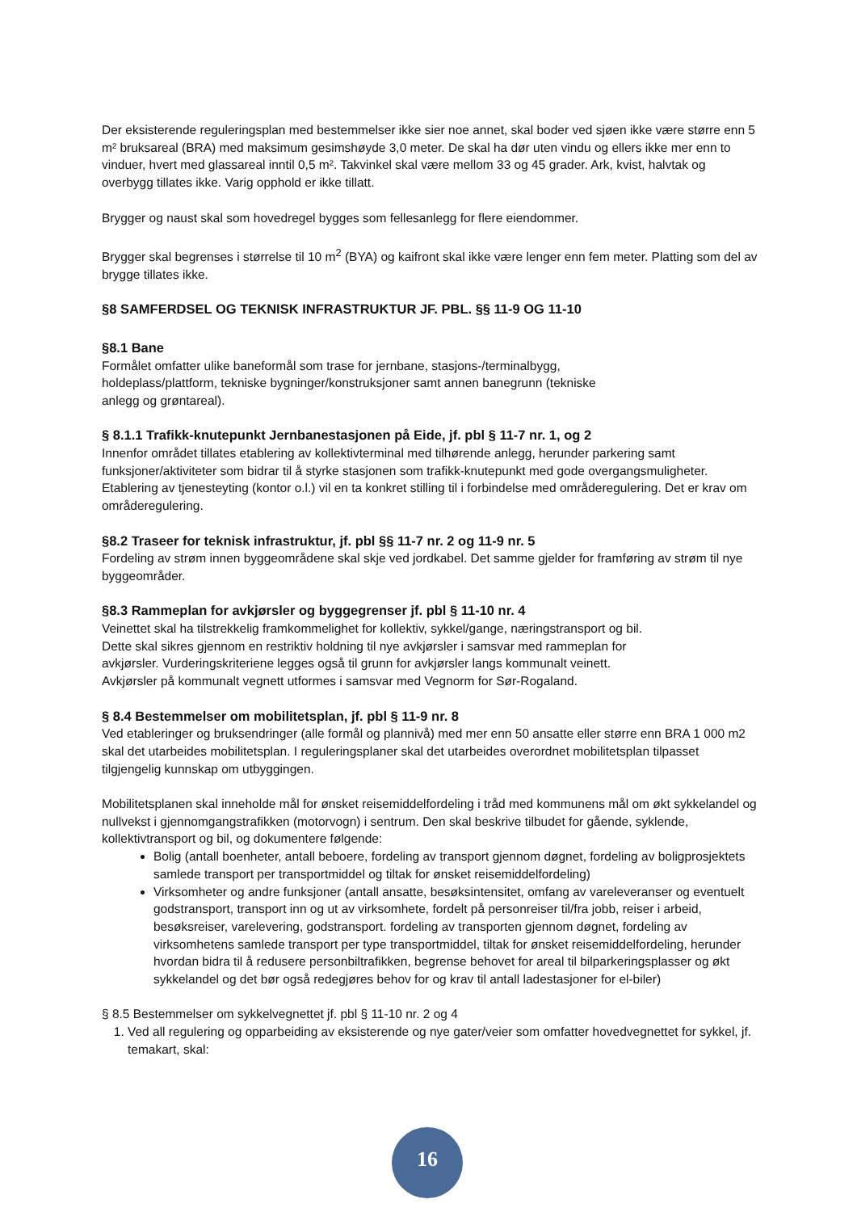Der eksisterende reguleringsplan med bestemmelser ikke sier noe annet, skal boder ved sjøen ikke være større enn 5 m² bruksareal (BRA) med maksimum gesimshøyde 3,0 meter. De skal ha dør uten vindu og ellers ikke mer enn to vinduer, hvert med glassareal inntil 0,5 m². Takvinkel skal være mellom 33 og 45 grader. Ark, kvist, halvtak og overbygg tillates ikke. Varig opphold er ikke tillatt.
Brygger og naust skal som hovedregel bygges som fellesanlegg for flere eiendommer.
Brygger skal begrenses i størrelse til 10 m<sup>2</sup> (BYA) og kaifront skal ikke være lenger enn fem meter. Platting som del av brygge tillates ikke.
§8 SAMFERDSEL OG TEKNISK INFRASTRUKTUR JF. PBL. §§ 11-9 OG 11-10
§8.1 Bane
Formålet omfatter ulike baneformål som trase for jernbane, stasjons-/terminalbygg,
holdeplass/plattform, tekniske bygninger/konstruksjoner samt annen banegrunn (tekniske
anlegg og grøntareal).
§ 8.1.1 Trafikk-knutepunkt Jernbanestasjonen på Eide, jf. pbl § 11-7 nr. 1, og 2
Innenfor området tillates etablering av kollektivterminal med tilhørende anlegg, herunder parkering samt funksjoner/aktiviteter som bidrar til å styrke stasjonen som trafikk-knutepunkt med gode overgangsmuligheter. Etablering av tjenesteyting (kontor o.l.) vil en ta konkret stilling til i forbindelse med områderegulering. Det er krav om områderegulering.
§8.2 Traseer for teknisk infrastruktur, jf. pbl §§ 11-7 nr. 2 og 11-9 nr. 5
Fordeling av strøm innen byggeområdene skal skje ved jordkabel. Det samme gjelder for framføring av strøm til nye byggeområder.
§8.3 Rammeplan for avkjørsler og byggegrenser jf. pbl § 11-10 nr. 4
Veinettet skal ha tilstrekkelig framkommelighet for kollektiv, sykkel/gange, næringstransport og bil.
Dette skal sikres gjennom en restriktiv holdning til nye avkjørsler i samsvar med rammeplan for
avkjørsler. Vurderingskriteriene legges også til grunn for avkjørsler langs kommunalt veinett.
Avkjørsler på kommunalt vegnett utformes i samsvar med Vegnorm for Sør-Rogaland.
§ 8.4 Bestemmelser om mobilitetsplan, jf. pbl § 11-9 nr. 8
Ved etableringer og bruksendringer (alle formål og plannivå) med mer enn 50 ansatte eller større enn BRA 1 000 m2 skal det utarbeides mobilitetsplan. I reguleringsplaner skal det utarbeides overordnet mobilitetsplan tilpasset tilgjengelig kunnskap om utbyggingen.
Mobilitetsplanen skal inneholde mål for ønsket reisemiddelfordeling i tråd med kommunens mål om økt sykkelandel og nullvekst i gjennomgangstrafikken (motorvogn) i sentrum. Den skal beskrive tilbudet for gående, syklende, kollektivtransport og bil, og dokumentere følgende:
Bolig (antall boenheter, antall beboere, fordeling av transport gjennom døgnet, fordeling av boligprosjektets samlede transport per transportmiddel og tiltak for ønsket reisemiddelfordeling)
Virksomheter og andre funksjoner (antall ansatte, besøksintensitet, omfang av vareleveranser og eventuelt godstransport, transport inn og ut av virksomhete, fordelt på personreiser til/fra jobb, reiser i arbeid, besøksreiser, varelevering, godstransport. fordeling av transporten gjennom døgnet, fordeling av virksomhetens samlede transport per type transportmiddel, tiltak for ønsket reisemiddelfordeling, herunder hvordan bidra til å redusere personbiltrafikken, begrense behovet for areal til bilparkeringsplasser og økt sykkelandel og det bør også redegjøres behov for og krav til antall ladestasjoner for el-biler)
§ 8.5 Bestemmelser om sykkelvegnettet jf. pbl § 11-10 nr. 2 og 4
1. Ved all regulering og opparbeiding av eksisterende og nye gater/veier som omfatter hovedvegnettet for sykkel, jf. temakart, skal:
16